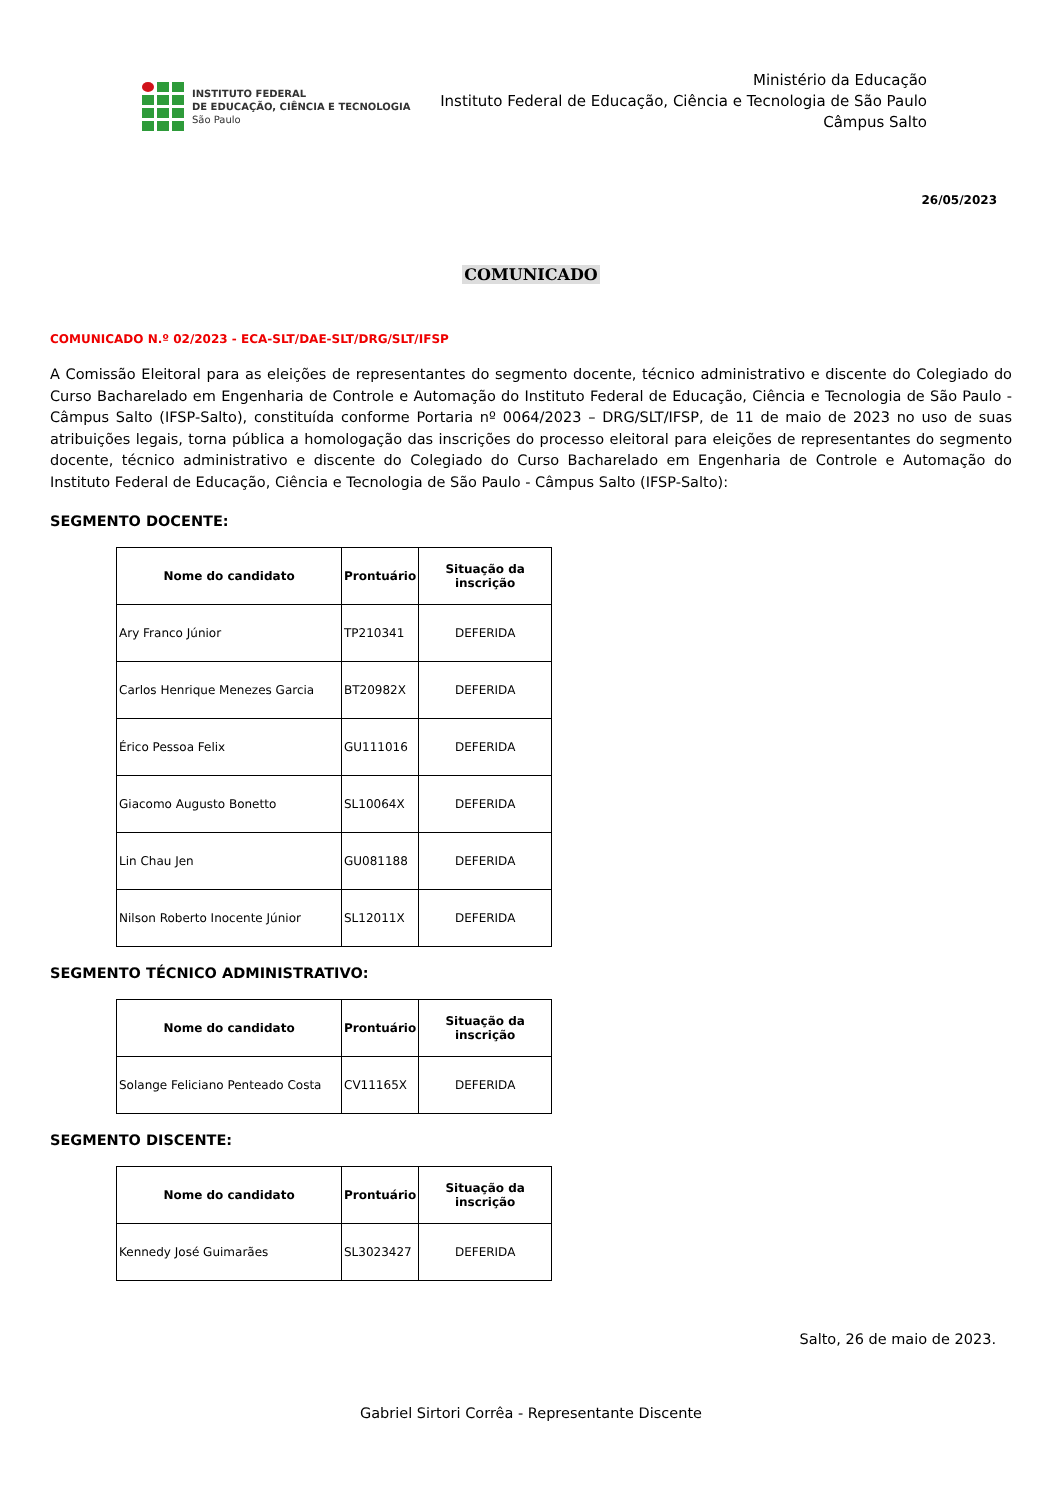INSTITUTO FEDERAL
DE EDUCAÇÃO, CIÊNCIA E TECNOLOGIA
São Paulo
Ministério da Educação
Instituto Federal de Educação, Ciência e Tecnologia de São Paulo
Câmpus Salto
26/05/2023
COMUNICADO
COMUNICADO N.º 02/2023 - ECA-SLT/DAE-SLT/DRG/SLT/IFSP
A Comissão Eleitoral para as eleições de representantes do segmento docente, técnico administrativo e discente do Colegiado do Curso Bacharelado em Engenharia de Controle e Automação do Instituto Federal de Educação, Ciência e Tecnologia de São Paulo - Câmpus Salto (IFSP-Salto), constituída conforme Portaria nº 0064/2023 – DRG/SLT/IFSP, de 11 de maio de 2023 no uso de suas atribuições legais, torna pública a homologação das inscrições do processo eleitoral para eleições de representantes do segmento docente, técnico administrativo e discente do Colegiado do Curso Bacharelado em Engenharia de Controle e Automação do Instituto Federal de Educação, Ciência e Tecnologia de São Paulo - Câmpus Salto (IFSP-Salto):
SEGMENTO DOCENTE:
| Nome do candidato | Prontuário | Situação da inscrição |
| --- | --- | --- |
| Ary Franco Júnior | TP210341 | DEFERIDA |
| Carlos Henrique Menezes Garcia | BT20982X | DEFERIDA |
| Érico Pessoa Felix | GU111016 | DEFERIDA |
| Giacomo Augusto Bonetto | SL10064X | DEFERIDA |
| Lin Chau Jen | GU081188 | DEFERIDA |
| Nilson Roberto Inocente Júnior | SL12011X | DEFERIDA |
SEGMENTO TÉCNICO ADMINISTRATIVO:
| Nome do candidato | Prontuário | Situação da inscrição |
| --- | --- | --- |
| Solange Feliciano Penteado Costa | CV11165X | DEFERIDA |
SEGMENTO DISCENTE:
| Nome do candidato | Prontuário | Situação da inscrição |
| --- | --- | --- |
| Kennedy José Guimarães | SL3023427 | DEFERIDA |
Salto, 26 de maio de 2023.
Gabriel Sirtori Corrêa - Representante Discente